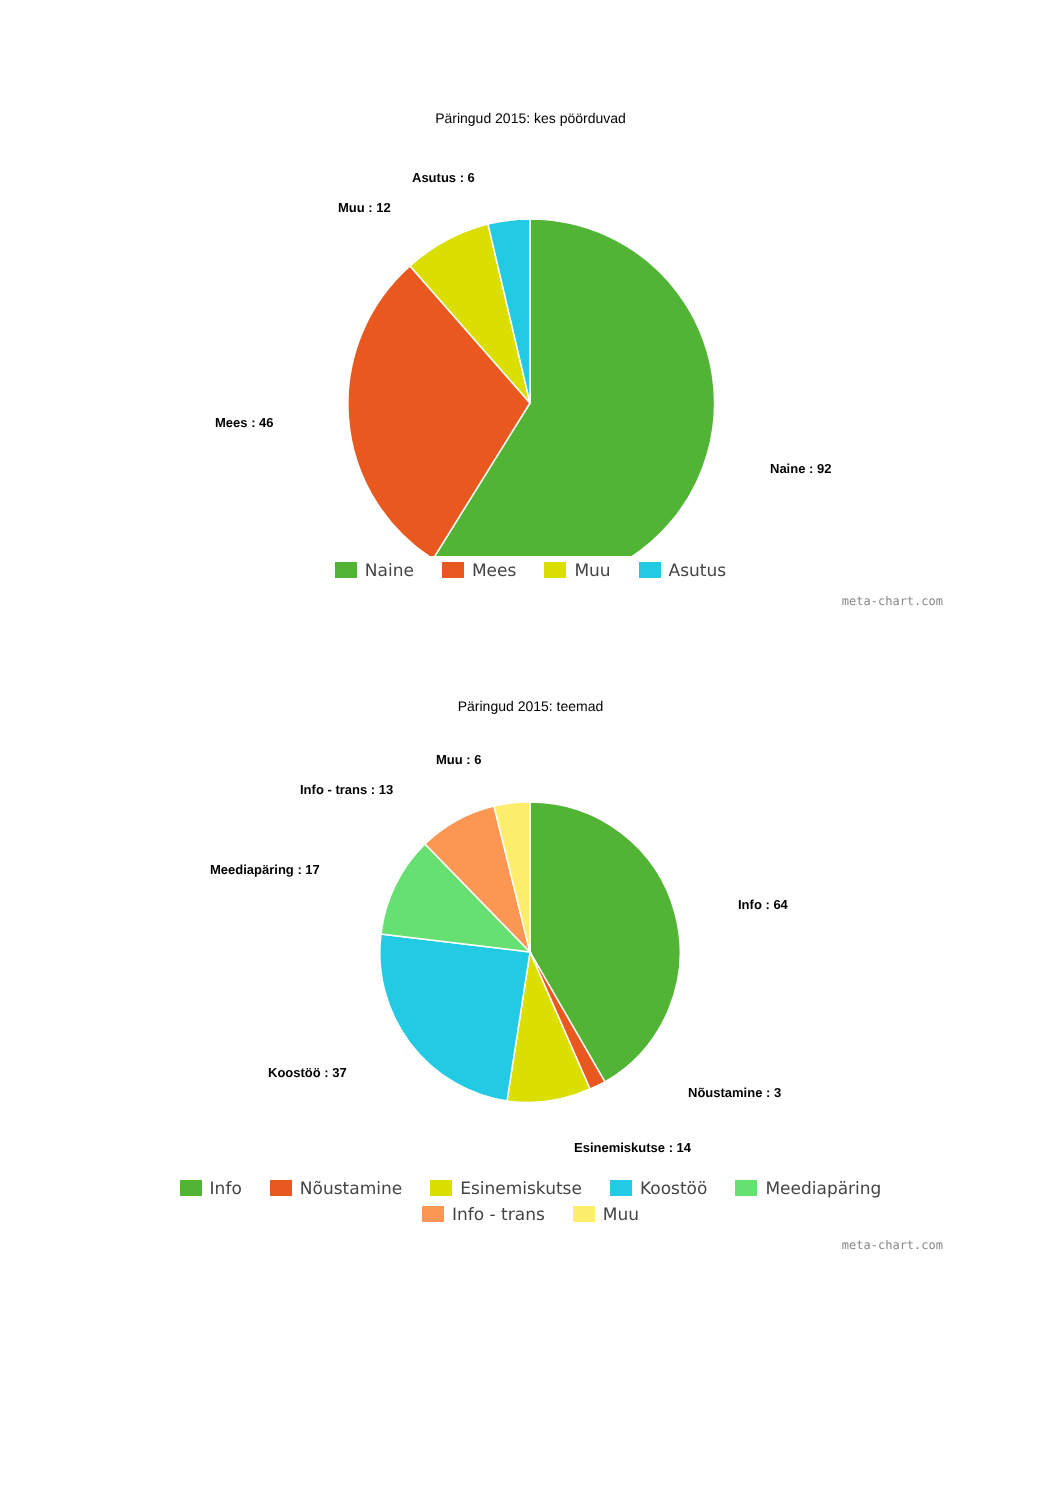Päringud 2015: kes pöörduvad
Asutus : 6
Muu : 12
Mees : 46
Naine : 92
Naine Mees Muu Asutus
meta-chart.com
Päringud 2015: teemad
Muu : 6
Info - trans : 13
Meediapäring : 17
Info : 64
Koostöö : 37
Nõustamine : 3
Esinemiskutse : 14
Info Nõustamine Esinemiskutse Koostöö Meediapäring Info - trans Muu
meta-chart.com